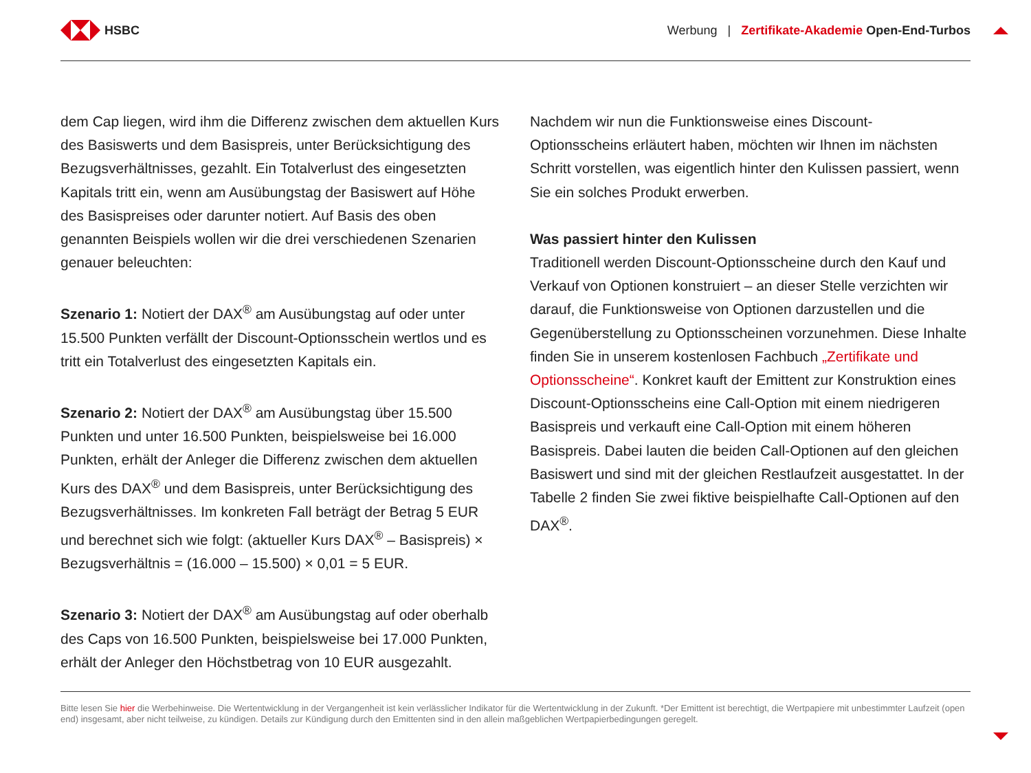HSBC
Werbung | Zertifikate-Akademie Open-End-Turbos
dem Cap liegen, wird ihm die Differenz zwischen dem aktuellen Kurs des Basiswerts und dem Basispreis, unter Berücksichtigung des Bezugsverhältnisses, gezahlt. Ein Totalverlust des eingesetzten Kapitals tritt ein, wenn am Ausübungstag der Basiswert auf Höhe des Basispreises oder darunter notiert. Auf Basis des oben genannten Beispiels wollen wir die drei verschiedenen Szenarien genauer beleuchten:
Szenario 1: Notiert der DAX<sup>®</sup> am Ausübungstag auf oder unter 15.500 Punkten verfällt der Discount-Optionsschein wertlos und es tritt ein Totalverlust des eingesetzten Kapitals ein.
Szenario 2: Notiert der DAX<sup>®</sup> am Ausübungstag über 15.500 Punkten und unter 16.500 Punkten, beispielsweise bei 16.000 Punkten, erhält der Anleger die Differenz zwischen dem aktuellen Kurs des DAX<sup>®</sup> und dem Basispreis, unter Berücksichtigung des Bezugsverhältnisses. Im konkreten Fall beträgt der Betrag 5 EUR und berechnet sich wie folgt: (aktueller Kurs DAX<sup>®</sup> – Basispreis) × Bezugsverhältnis = (16.000 – 15.500) × 0,01 = 5 EUR.
Szenario 3: Notiert der DAX<sup>®</sup> am Ausübungstag auf oder oberhalb des Caps von 16.500 Punkten, beispielsweise bei 17.000 Punkten, erhält der Anleger den Höchstbetrag von 10 EUR ausgezahlt.
Nachdem wir nun die Funktionsweise eines Discount-Optionsscheins erläutert haben, möchten wir Ihnen im nächsten Schritt vorstellen, was eigentlich hinter den Kulissen passiert, wenn Sie ein solches Produkt erwerben.
Was passiert hinter den Kulissen
Traditionell werden Discount-Optionsscheine durch den Kauf und Verkauf von Optionen konstruiert – an dieser Stelle verzichten wir darauf, die Funktionsweise von Optionen darzustellen und die Gegenüberstellung zu Optionsscheinen vorzunehmen. Diese Inhalte finden Sie in unserem kostenlosen Fachbuch „Zertifikate und Optionsscheine“. Konkret kauft der Emittent zur Konstruktion eines Discount-Optionsscheins eine Call-Option mit einem niedrigeren Basispreis und verkauft eine Call-Option mit einem höheren Basispreis. Dabei lauten die beiden Call-Optionen auf den gleichen Basiswert und sind mit der gleichen Restlaufzeit ausgestattet. In der Tabelle 2 finden Sie zwei fiktive beispielhafte Call-Optionen auf den DAX<sup>®</sup>.
Bitte lesen Sie hier die Werbehinweise. Die Wertentwicklung in der Vergangenheit ist kein verlässlicher Indikator für die Wertentwicklung in der Zukunft. *Der Emittent ist berechtigt, die Wertpapiere mit unbestimmter Laufzeit (open end) insgesamt, aber nicht teilweise, zu kündigen. Details zur Kündigung durch den Emittenten sind in den allein maßgeblichen Wertpapierbedingungen geregelt.